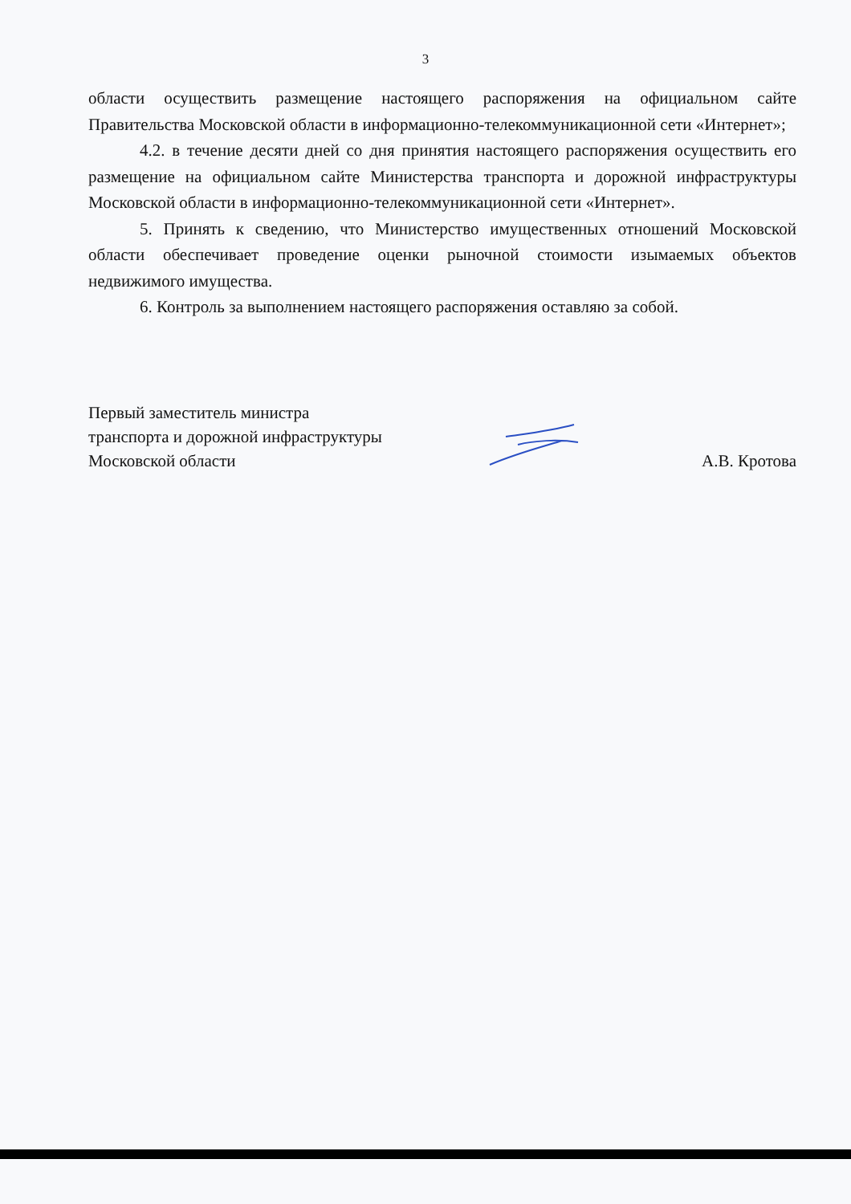3
области осуществить размещение настоящего распоряжения на официальном сайте Правительства Московской области в информационно-телекоммуникационной сети «Интернет»;
4.2. в течение десяти дней со дня принятия настоящего распоряжения осуществить его размещение на официальном сайте Министерства транспорта и дорожной инфраструктуры Московской области в информационно-телекоммуникационной сети «Интернет».
5. Принять к сведению, что Министерство имущественных отношений Московской области обеспечивает проведение оценки рыночной стоимости изымаемых объектов недвижимого имущества.
6. Контроль за выполнением настоящего распоряжения оставляю за собой.
Первый заместитель министра
транспорта и дорожной инфраструктуры
Московской области
А.В. Кротова